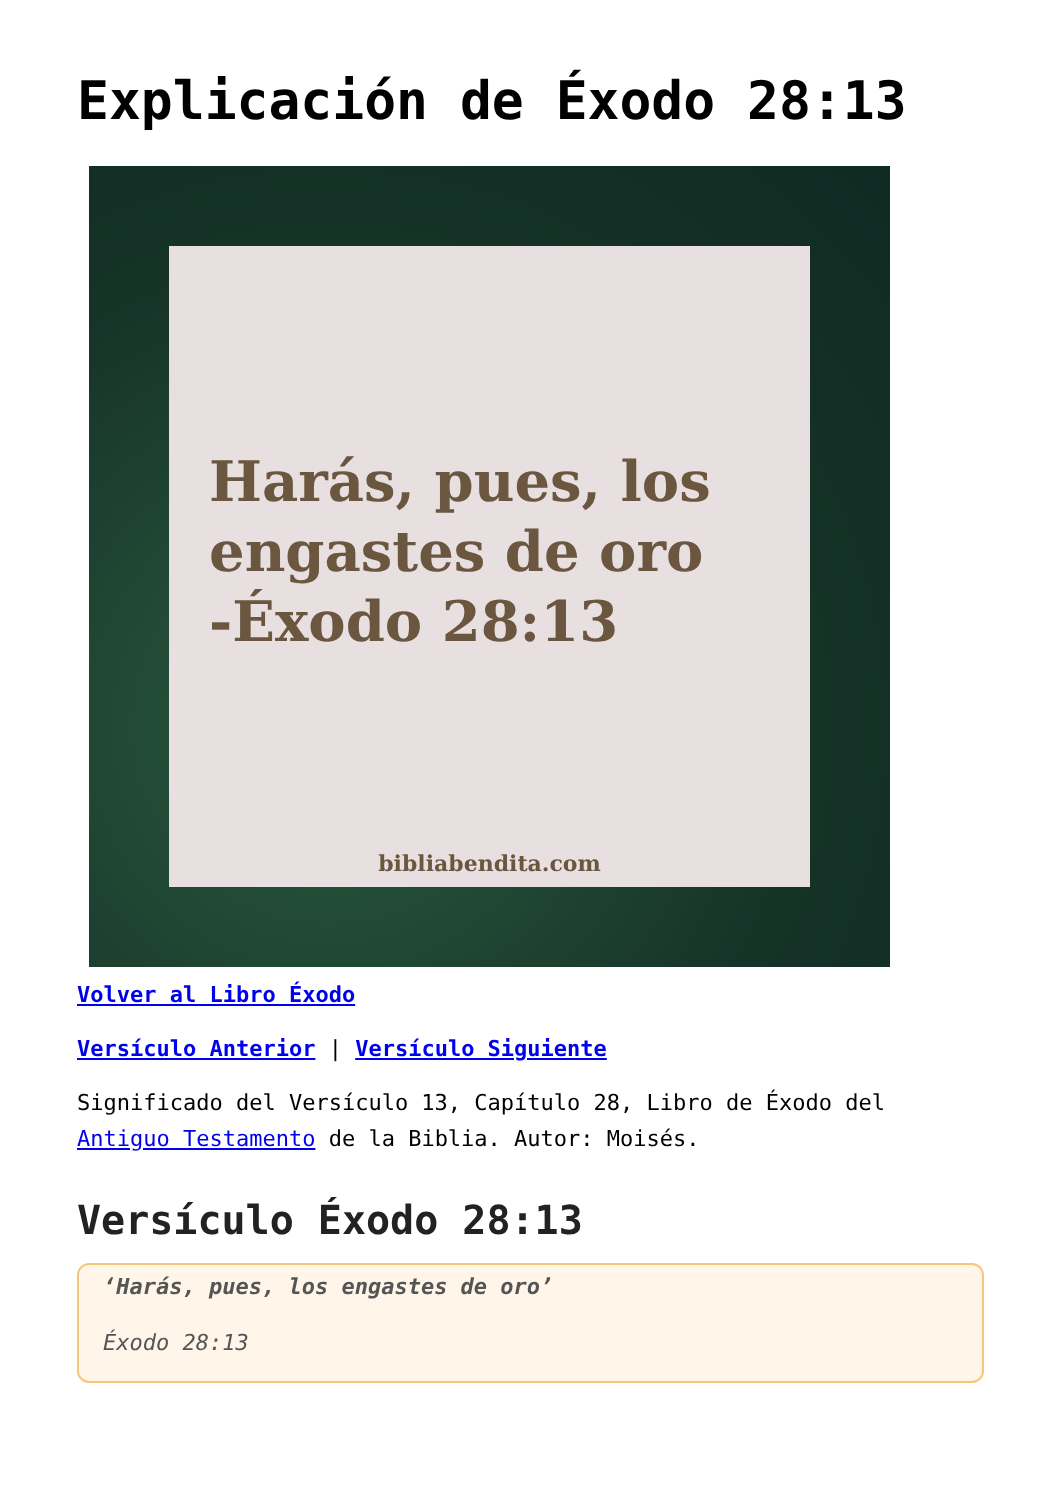Explicación de Éxodo 28:13
Harás, pues, los engastes de oro -Éxodo 28:13
bibliabendita.com
Volver al Libro Éxodo
Versículo Anterior | Versículo Siguiente
Significado del Versículo 13, Capítulo 28, Libro de Éxodo del Antiguo Testamento de la Biblia. Autor: Moisés.
Versículo Éxodo 28:13
‘Harás, pues, los engastes de oro’
Éxodo 28:13